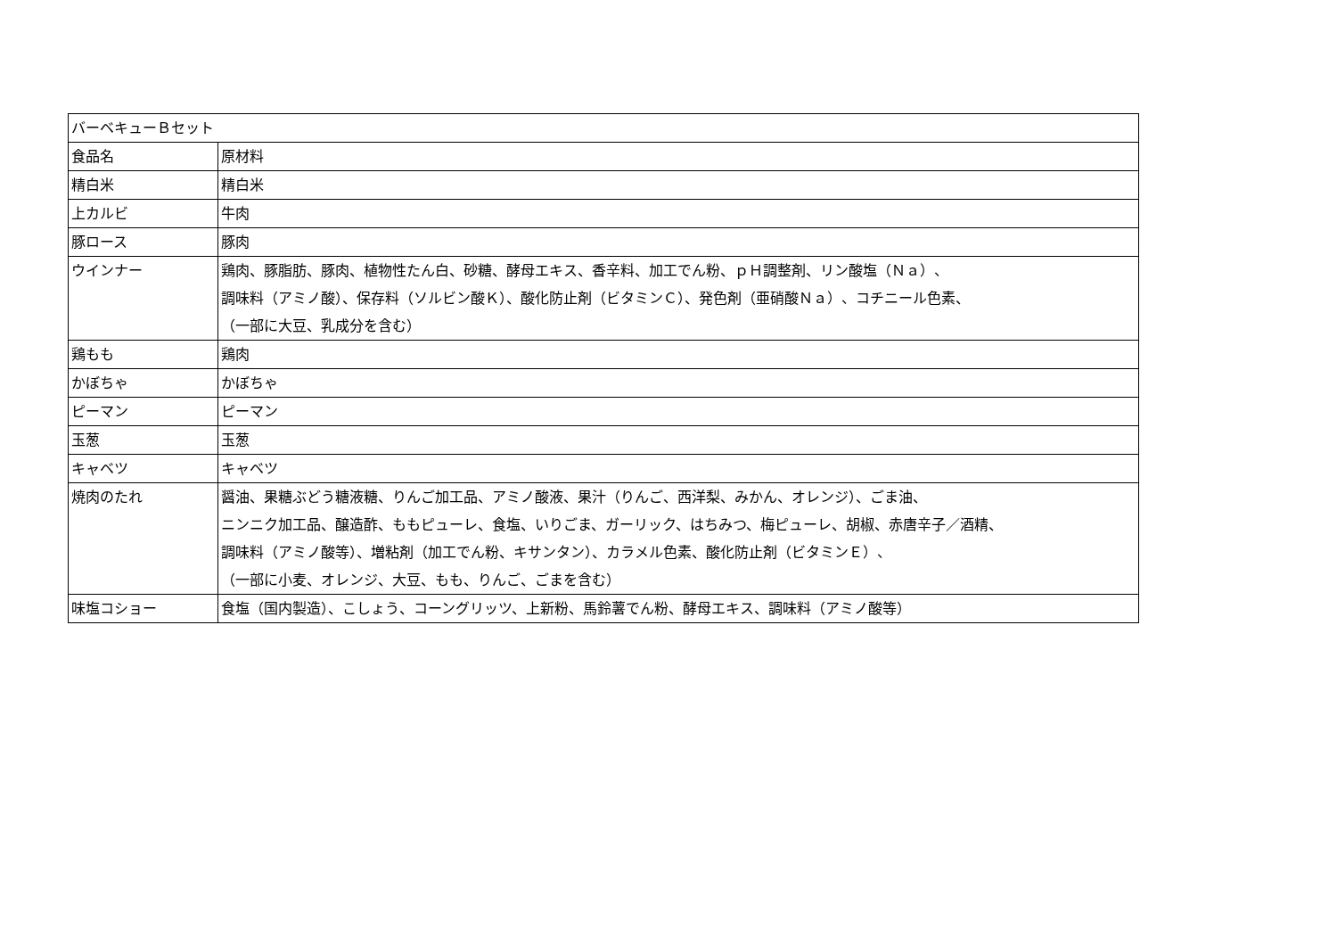| バーベキューＢセット | |
| 食品名 | 原材料 |
| 精白米 | 精白米 |
| 上カルビ | 牛肉 |
| 豚ロース | 豚肉 |
| ウインナー | 鶏肉、豚脂肪、豚肉、植物性たん白、砂糖、酵母エキス、香辛料、加工でん粉、ｐＨ調整剤、リン酸塩（Ｎａ）、 調味料（アミノ酸）、保存料（ソルビン酸Ｋ）、酸化防止剤（ビタミンＣ）、発色剤（亜硝酸Ｎａ）、コチニール色素、 （一部に大豆、乳成分を含む） |
| 鶏もも | 鶏肉 |
| かぼちゃ | かぼちゃ |
| ピーマン | ピーマン |
| 玉葱 | 玉葱 |
| キャベツ | キャベツ |
| 焼肉のたれ | 醤油、果糖ぶどう糖液糖、りんご加工品、アミノ酸液、果汁（りんご、西洋梨、みかん、オレンジ）、ごま油、 ニンニク加工品、醸造酢、ももピューレ、食塩、いりごま、ガーリック、はちみつ、梅ピューレ、胡椒、赤唐辛子／酒精、 調味料（アミノ酸等）、増粘剤（加工でん粉、キサンタン）、カラメル色素、酸化防止剤（ビタミンＥ）、 （一部に小麦、オレンジ、大豆、もも、りんご、ごまを含む） |
| 味塩コショー | 食塩（国内製造）、こしょう、コーングリッツ、上新粉、馬鈴薯でん粉、酵母エキス、調味料（アミノ酸等） |